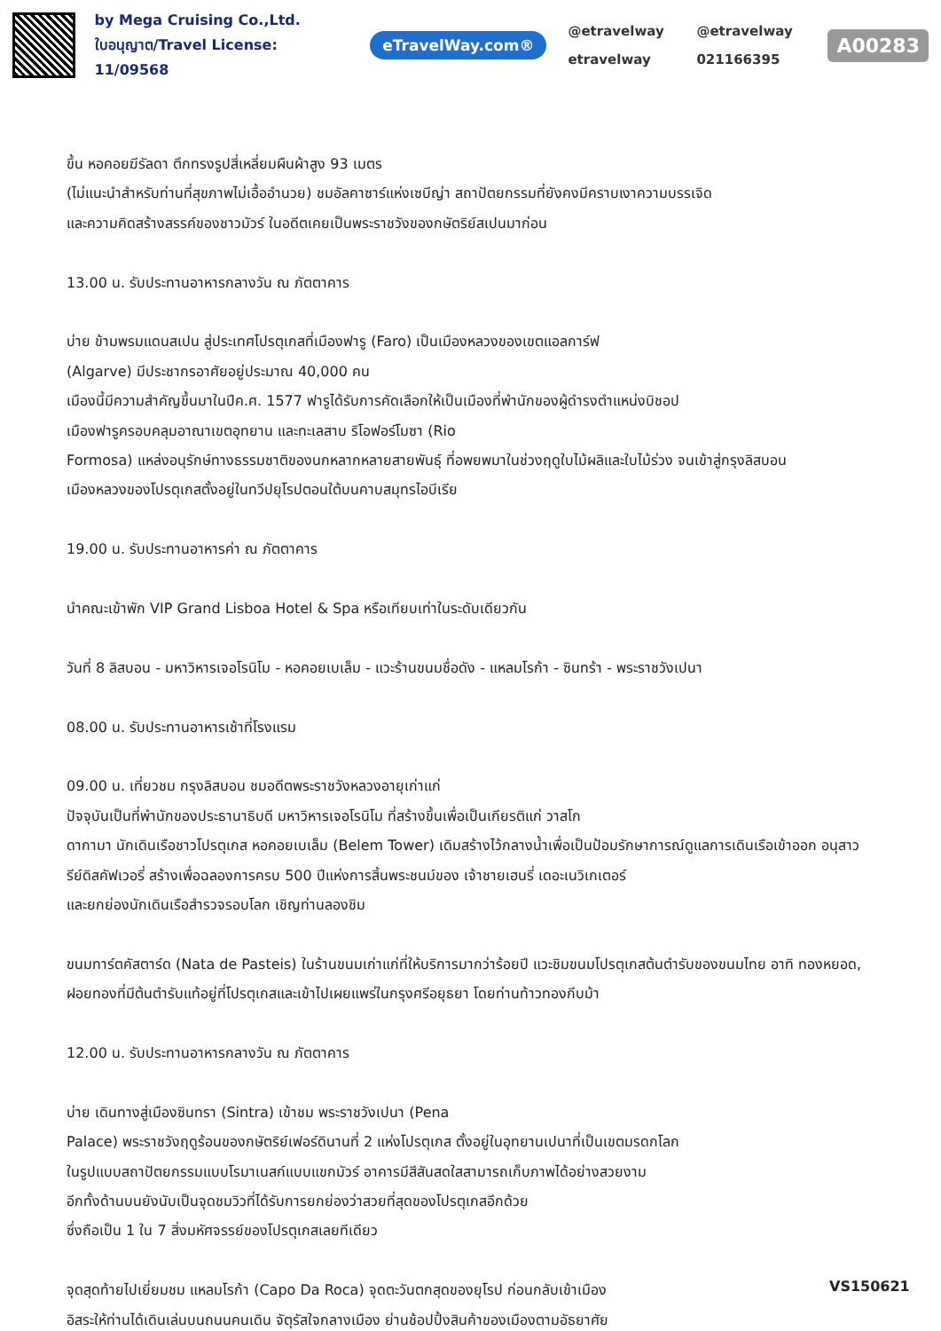by Mega Cruising Co.,Ltd.
ใบอนุญาต/Travel License: 11/09568
eTravelWay.com®
@etravelway @etravelway etravelway 021166395
A00283
ขึ้น หอคอยฆีรัลดา ตึกทรงรูปสี่เหลี่ยมผืนผ้าสูง 93 เมตร
(ไม่แนะนำสำหรับท่านที่สุขภาพไม่เอื้ออำนวย) ชมอัลคาซาร์แห่งเซบีญ่า สถาปัตยกรรมที่ยังคงมีคราบเงาความบรรเจิด
และความคิดสร้างสรรค์ของชาวมัวร์ ในอดีตเคยเป็นพระราชวังของกษัตริย์สเปนมาก่อน
13.00 น. รับประทานอาหารกลางวัน ณ ภัตตาคาร
บ่าย ข้ามพรมแดนสเปน สู่ประเทศโปรตุเกสที่เมืองฟารู (Faro) เป็นเมืองหลวงของเขตแอลการ์ฟ
(Algarve) มีประชากรอาศัยอยู่ประมาณ 40,000 คน
เมืองนี้มีความสำคัญขึ้นมาในปีค.ศ. 1577 ฟารูได้รับการคัดเลือกให้เป็นเมืองที่พำนักของผู้ดำรงตำแหน่งบิชอป
เมืองฟารูครอบคลุมอาณาเขตอุทยาน และทะเลสาบ ริโอฟอร์โมซา (Rio
Formosa) แหล่งอนุรักษ์ทางธรรมชาติของนกหลากหลายสายพันธุ์ ที่อพยพมาในช่วงฤดูใบไม้ผลิและใบไม้ร่วง จนเข้าสู่กรุงลิสบอน
เมืองหลวงของโปรตุเกสตั้งอยู่ในทวีปยุโรปตอนใต้บนคาบสมุทรไอบีเรีย
19.00 น. รับประทานอาหารค่า ณ ภัตตาคาร
นำคณะเข้าพัก VIP Grand Lisboa Hotel & Spa หรือเทียบเท่าในระดับเดียวกัน
วันที่ 8 ลิสบอน - มหาวิหารเจอโรนิโม - หอคอยเบเล็ม - แวะร้านขนมชื่อดัง - แหลมโรก้า - ซินทร้า - พระราชวังเปนา
08.00 น. รับประทานอาหารเช้าที่โรงแรม
09.00 น. เที่ยวชม กรุงลิสบอน ชมอดีตพระราชวังหลวงอายุเก่าแก่
ปัจจุบันเป็นที่พำนักของประธานาธิบดี มหาวิหารเจอโรนิโม ที่สร้างขึ้นเพื่อเป็นเกียรติแก่ วาสโก
ดากามา นักเดินเรือชาวโปรตุเกส หอคอยเบเล็ม (Belem Tower) เดิมสร้างไว้กลางน้ำเพื่อเป็นป้อมรักษาการณ์ดูแลการเดินเรือเข้าออก อนุสาวรีย์ดิสคัฟเวอรี่ สร้างเพื่อฉลองการครบ 500 ปีแห่งการสิ้นพระชนม์ของ เจ้าชายเฮนรี่ เดอะเนวิเกเตอร์
และยกย่องนักเดินเรือสำรวจรอบโลก เชิญท่านลองชิม
ขนมทาร์ตคัสตาร์ด (Nata de Pasteis) ในร้านขนมเก่าแก่ที่ให้บริการมากว่าร้อยปี แวะชิมขนมโปรตุเกสต้นตำรับของขนมไทย อาทิ ทองหยอด, ฝอยทองที่มีต้นตำรับแท้อยู่ที่โปรตุเกสและเข้าไปเผยแพร่ในกรุงศรีอยุธยา โดยท่านท้าวทองกีบม้า
12.00 น. รับประทานอาหารกลางวัน ณ ภัตตาคาร
บ่าย เดินทางสู่เมืองซินทรา (Sintra) เข้าชม พระราชวังเปนา (Pena
Palace) พระราชวังฤดูร้อนของกษัตริย์เฟอร์ดินานที่ 2 แห่งโปรตุเกส ตั้งอยู่ในอุทยานเปนาที่เป็นเขตมรดกโลก
ในรูปแบบสถาปัตยกรรมแบบโรมาเนสก์แบบแขกมัวร์ อาคารมีสีสันสดใสสามารถเก็บภาพได้อย่างสวยงาม
อีกทั้งด้านบนยังนับเป็นจุดชมวิวที่ได้รับการยกย่องว่าสวยที่สุดของโปรตุเกสอีกด้วย
ซึ่งถือเป็น 1 ใน 7 สิ่งมหัศจรรย์ของโปรตุเกสเลยทีเดียว
จุดสุดท้ายไปเยี่ยมชม แหลมโรก้า (Capo Da Roca) จุดตะวันตกสุดของยุโรป ก่อนกลับเข้าเมือง
อิสระให้ท่านได้เดินเล่นบนถนนคนเดิน จัตุรัสใจกลางเมือง ย่านช้อปปิ้งสินค้าของเมืองตามอัธยาศัย
VS150621